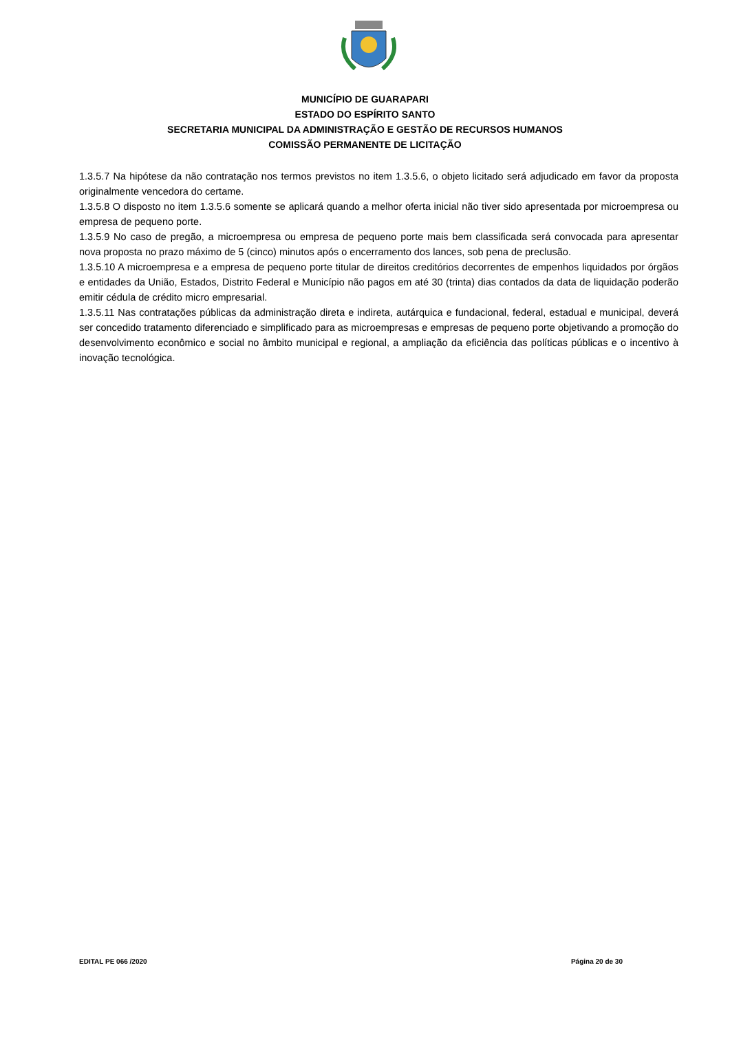MUNICÍPIO DE GUARAPARI
ESTADO DO ESPÍRITO SANTO
SECRETARIA MUNICIPAL DA ADMINISTRAÇÃO E GESTÃO DE RECURSOS HUMANOS
COMISSÃO PERMANENTE DE LICITAÇÃO
1.3.5.7 Na hipótese da não contratação nos termos previstos no item 1.3.5.6, o objeto licitado será adjudicado em favor da proposta originalmente vencedora do certame.
1.3.5.8 O disposto no item 1.3.5.6 somente se aplicará quando a melhor oferta inicial não tiver sido apresentada por microempresa ou empresa de pequeno porte.
1.3.5.9 No caso de pregão, a microempresa ou empresa de pequeno porte mais bem classificada será convocada para apresentar nova proposta no prazo máximo de 5 (cinco) minutos após o encerramento dos lances, sob pena de preclusão.
1.3.5.10 A microempresa e a empresa de pequeno porte titular de direitos creditórios decorrentes de empenhos liquidados por órgãos e entidades da União, Estados, Distrito Federal e Município não pagos em até 30 (trinta) dias contados da data de liquidação poderão emitir cédula de crédito micro empresarial.
1.3.5.11 Nas contratações públicas da administração direta e indireta, autárquica e fundacional, federal, estadual e municipal, deverá ser concedido tratamento diferenciado e simplificado para as microempresas e empresas de pequeno porte objetivando a promoção do desenvolvimento econômico e social no âmbito municipal e regional, a ampliação da eficiência das políticas públicas e o incentivo à inovação tecnológica.
EDITAL PE 066 /2020 Página 20 de 30